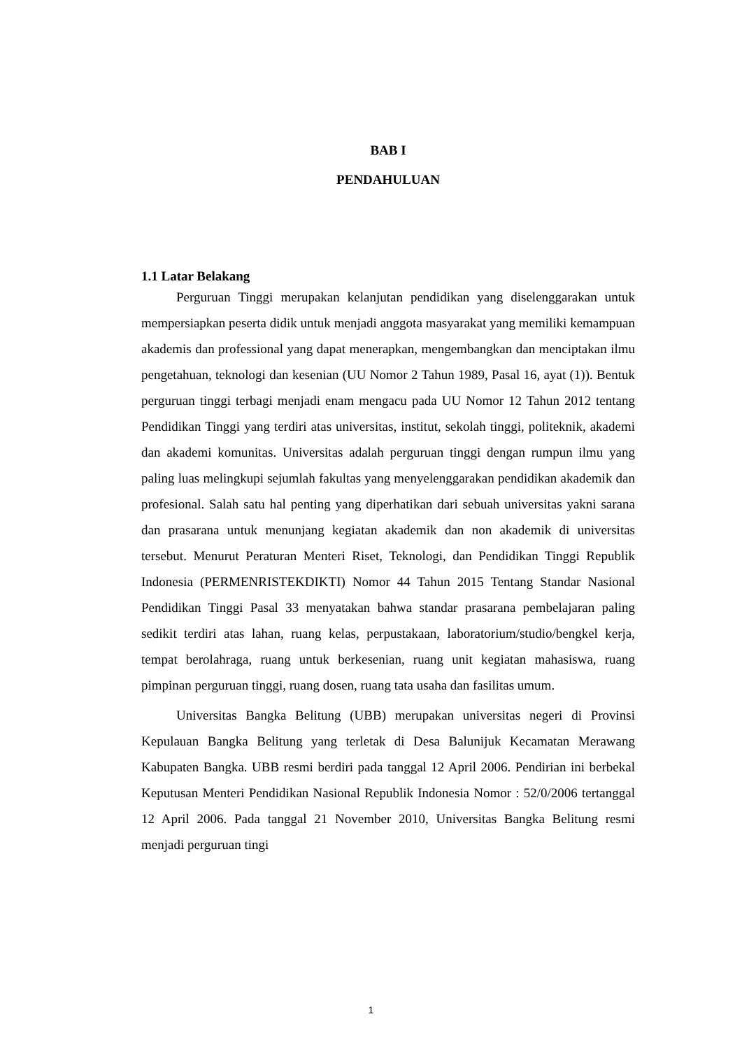BAB I
PENDAHULUAN
1.1 Latar Belakang
Perguruan Tinggi merupakan kelanjutan pendidikan yang diselenggarakan untuk mempersiapkan peserta didik untuk menjadi anggota masyarakat yang memiliki kemampuan akademis dan professional yang dapat menerapkan, mengembangkan dan menciptakan ilmu pengetahuan, teknologi dan kesenian (UU Nomor 2 Tahun 1989, Pasal 16, ayat (1)). Bentuk perguruan tinggi terbagi menjadi enam mengacu pada UU Nomor 12 Tahun 2012 tentang Pendidikan Tinggi yang terdiri atas universitas, institut, sekolah tinggi, politeknik, akademi dan akademi komunitas. Universitas adalah perguruan tinggi dengan rumpun ilmu yang paling luas melingkupi sejumlah fakultas yang menyelenggarakan pendidikan akademik dan profesional. Salah satu hal penting yang diperhatikan dari sebuah universitas yakni sarana dan prasarana untuk menunjang kegiatan akademik dan non akademik di universitas tersebut. Menurut Peraturan Menteri Riset, Teknologi, dan Pendidikan Tinggi Republik Indonesia (PERMENRISTEKDIKTI) Nomor 44 Tahun 2015 Tentang Standar Nasional Pendidikan Tinggi Pasal 33 menyatakan bahwa standar prasarana pembelajaran paling sedikit terdiri atas lahan, ruang kelas, perpustakaan, laboratorium/studio/bengkel kerja, tempat berolahraga, ruang untuk berkesenian, ruang unit kegiatan mahasiswa, ruang pimpinan perguruan tinggi, ruang dosen, ruang tata usaha dan fasilitas umum.
Universitas Bangka Belitung (UBB) merupakan universitas negeri di Provinsi Kepulauan Bangka Belitung yang terletak di Desa Balunijuk Kecamatan Merawang Kabupaten Bangka. UBB resmi berdiri pada tanggal 12 April 2006. Pendirian ini berbekal Keputusan Menteri Pendidikan Nasional Republik Indonesia Nomor : 52/0/2006 tertanggal 12 April 2006. Pada tanggal 21 November 2010, Universitas Bangka Belitung resmi menjadi perguruan tingi
1